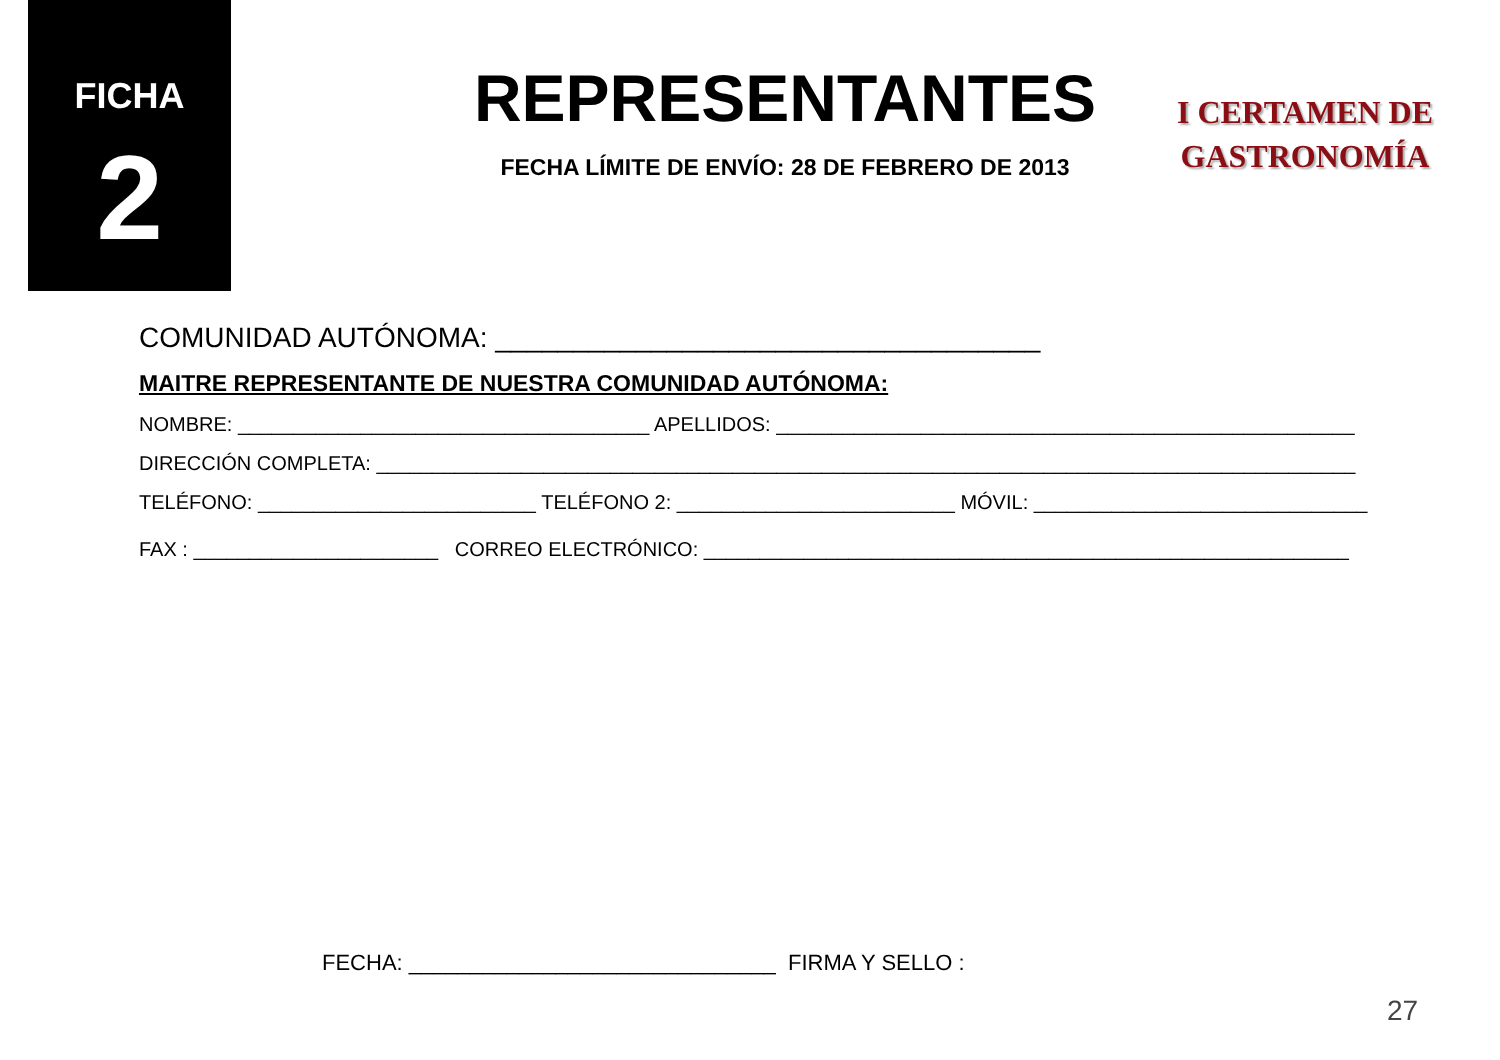FICHA
2
REPRESENTANTES
FECHA LÍMITE DE ENVÍO: 28 DE FEBRERO DE 2013
I CERTAMEN DE
GASTRONOMÍA
COMUNIDAD AUTÓNOMA: ___________________________________
MAITRE REPRESENTANTE DE NUESTRA COMUNIDAD AUTÓNOMA:
NOMBRE: _____________________________________ APELLIDOS: ____________________________________________________
DIRECCIÓN COMPLETA: ________________________________________________________________________________________
TELÉFONO: _________________________ TELÉFONO 2: _________________________ MÓVIL: ______________________________
FAX : ______________________ CORREO ELECTRÓNICO: __________________________________________________________
FECHA: ______________________________ FIRMA Y SELLO :
27